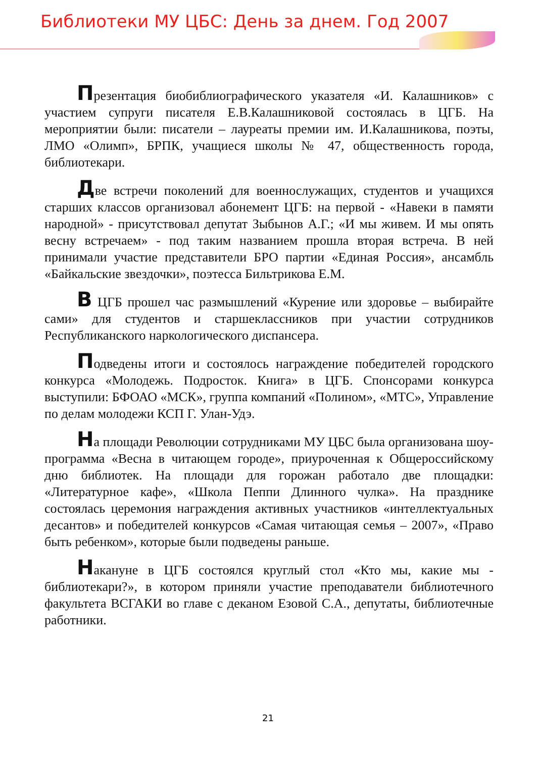Библиотеки МУ ЦБС: День за днем. Год 2007
Презентация биобиблиографического указателя «И. Калашников» с участием супруги писателя Е.В.Калашниковой состоялась в ЦГБ. На мероприятии были: писатели – лауреаты премии им. И.Калашникова, поэты, ЛМО «Олимп», БРПК, учащиеся школы № 47, общественность города, библиотекари.
Две встречи поколений для военнослужащих, студентов и учащихся старших классов организовал абонемент ЦГБ: на первой - «Навеки в памяти народной» - присутствовал депутат Зыбынов А.Г.; «И мы живем. И мы опять весну встречаем» - под таким названием прошла вторая встреча. В ней принимали участие представители БРО партии «Единая Россия», ансамбль «Байкальские звездочки», поэтесса Бильтрикова Е.М.
В ЦГБ прошел час размышлений «Курение или здоровье – выбирайте сами» для студентов и старшеклассников при участии сотрудников Республиканского наркологического диспансера.
Подведены итоги и состоялось награждение победителей городского конкурса «Молодежь. Подросток. Книга» в ЦГБ. Спонсорами конкурса выступили: БФОАО «МСК», группа компаний «Полином», «МТС», Управление по делам молодежи КСП Г. Улан-Удэ.
На площади Революции сотрудниками МУ ЦБС была организована шоу-программа «Весна в читающем городе», приуроченная к Общероссийскому дню библиотек. На площади для горожан работало две площадки: «Литературное кафе», «Школа Пеппи Длинного чулка». На празднике состоялась церемония награждения активных участников «интеллектуальных десантов» и победителей конкурсов «Самая читающая семья – 2007», «Право быть ребенком», которые были подведены раньше.
Накануне в ЦГБ состоялся круглый стол «Кто мы, какие мы - библиотекари?», в котором приняли участие преподаватели библиотечного факультета ВСГАКИ во главе с деканом Езовой С.А., депутаты, библиотечные работники.
21